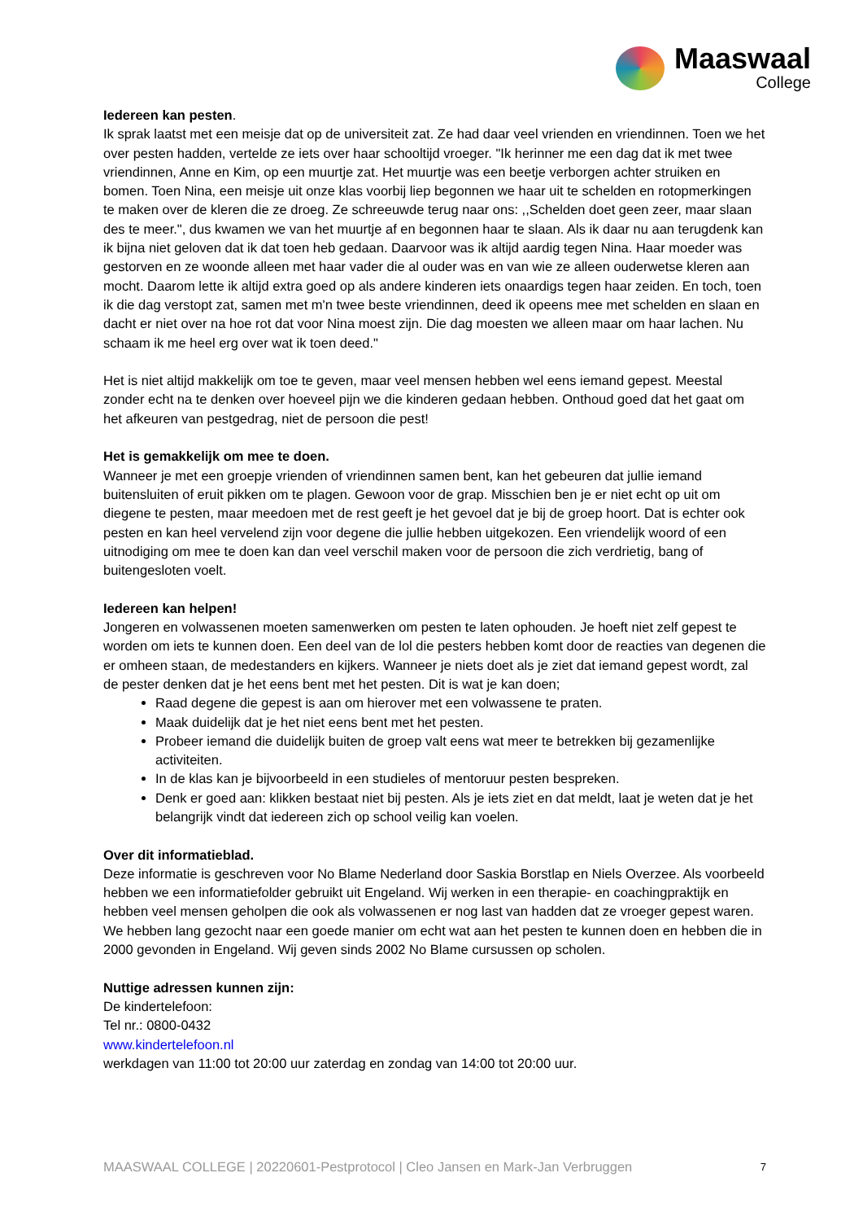Maaswaal
College
Iedereen kan pesten.
Ik sprak laatst met een meisje dat op de universiteit zat. Ze had daar veel vrienden en vriendinnen. Toen we het over pesten hadden, vertelde ze iets over haar schooltijd vroeger. "Ik herinner me een dag dat ik met twee vriendinnen, Anne en Kim, op een muurtje zat. Het muurtje was een beetje verborgen achter struiken en bomen. Toen Nina, een meisje uit onze klas voorbij liep begonnen we haar uit te schelden en rotopmerkingen te maken over de kleren die ze droeg. Ze schreeuwde terug naar ons: ,,Schelden doet geen zeer, maar slaan des te meer.", dus kwamen we van het muurtje af en begonnen haar te slaan. Als ik daar nu aan terugdenk kan ik bijna niet geloven dat ik dat toen heb gedaan. Daarvoor was ik altijd aardig tegen Nina. Haar moeder was gestorven en ze woonde alleen met haar vader die al ouder was en van wie ze alleen ouderwetse kleren aan mocht. Daarom lette ik altijd extra goed op als andere kinderen iets onaardigs tegen haar zeiden. En toch, toen ik die dag verstopt zat, samen met m'n twee beste vriendinnen, deed ik opeens mee met schelden en slaan en dacht er niet over na hoe rot dat voor Nina moest zijn. Die dag moesten we alleen maar om haar lachen. Nu schaam ik me heel erg over wat ik toen deed."
Het is niet altijd makkelijk om toe te geven, maar veel mensen hebben wel eens iemand gepest. Meestal zonder echt na te denken over hoeveel pijn we die kinderen gedaan hebben. Onthoud goed dat het gaat om het afkeuren van pestgedrag, niet de persoon die pest!
Het is gemakkelijk om mee te doen.
Wanneer je met een groepje vrienden of vriendinnen samen bent, kan het gebeuren dat jullie iemand buitensluiten of eruit pikken om te plagen. Gewoon voor de grap. Misschien ben je er niet echt op uit om diegene te pesten, maar meedoen met de rest geeft je het gevoel dat je bij de groep hoort. Dat is echter ook pesten en kan heel vervelend zijn voor degene die jullie hebben uitgekozen. Een vriendelijk woord of een uitnodiging om mee te doen kan dan veel verschil maken voor de persoon die zich verdrietig, bang of buitengesloten voelt.
Iedereen kan helpen!
Jongeren en volwassenen moeten samenwerken om pesten te laten ophouden. Je hoeft niet zelf gepest te worden om iets te kunnen doen. Een deel van de lol die pesters hebben komt door de reacties van degenen die er omheen staan, de medestanders en kijkers. Wanneer je niets doet als je ziet dat iemand gepest wordt, zal de pester denken dat je het eens bent met het pesten. Dit is wat je kan doen;
Raad degene die gepest is aan om hierover met een volwassene te praten.
Maak duidelijk dat je het niet eens bent met het pesten.
Probeer iemand die duidelijk buiten de groep valt eens wat meer te betrekken bij gezamenlijke activiteiten.
In de klas kan je bijvoorbeeld in een studieles of mentoruur pesten bespreken.
Denk er goed aan: klikken bestaat niet bij pesten. Als je iets ziet en dat meldt, laat je weten dat je het belangrijk vindt dat iedereen zich op school veilig kan voelen.
Over dit informatieblad.
Deze informatie is geschreven voor No Blame Nederland door Saskia Borstlap en Niels Overzee. Als voorbeeld hebben we een informatiefolder gebruikt uit Engeland. Wij werken in een therapie- en coachingpraktijk en hebben veel mensen geholpen die ook als volwassenen er nog last van hadden dat ze vroeger gepest waren. We hebben lang gezocht naar een goede manier om echt wat aan het pesten te kunnen doen en hebben die in 2000 gevonden in Engeland. Wij geven sinds 2002 No Blame cursussen op scholen.
Nuttige adressen kunnen zijn:
De kindertelefoon:
Tel nr.: 0800-0432
www.kindertelefoon.nl
werkdagen van 11:00 tot 20:00 uur zaterdag en zondag van 14:00 tot 20:00 uur.
MAASWAAL COLLEGE | 20220601-Pestprotocol | Cleo Jansen en Mark-Jan Verbruggen 7